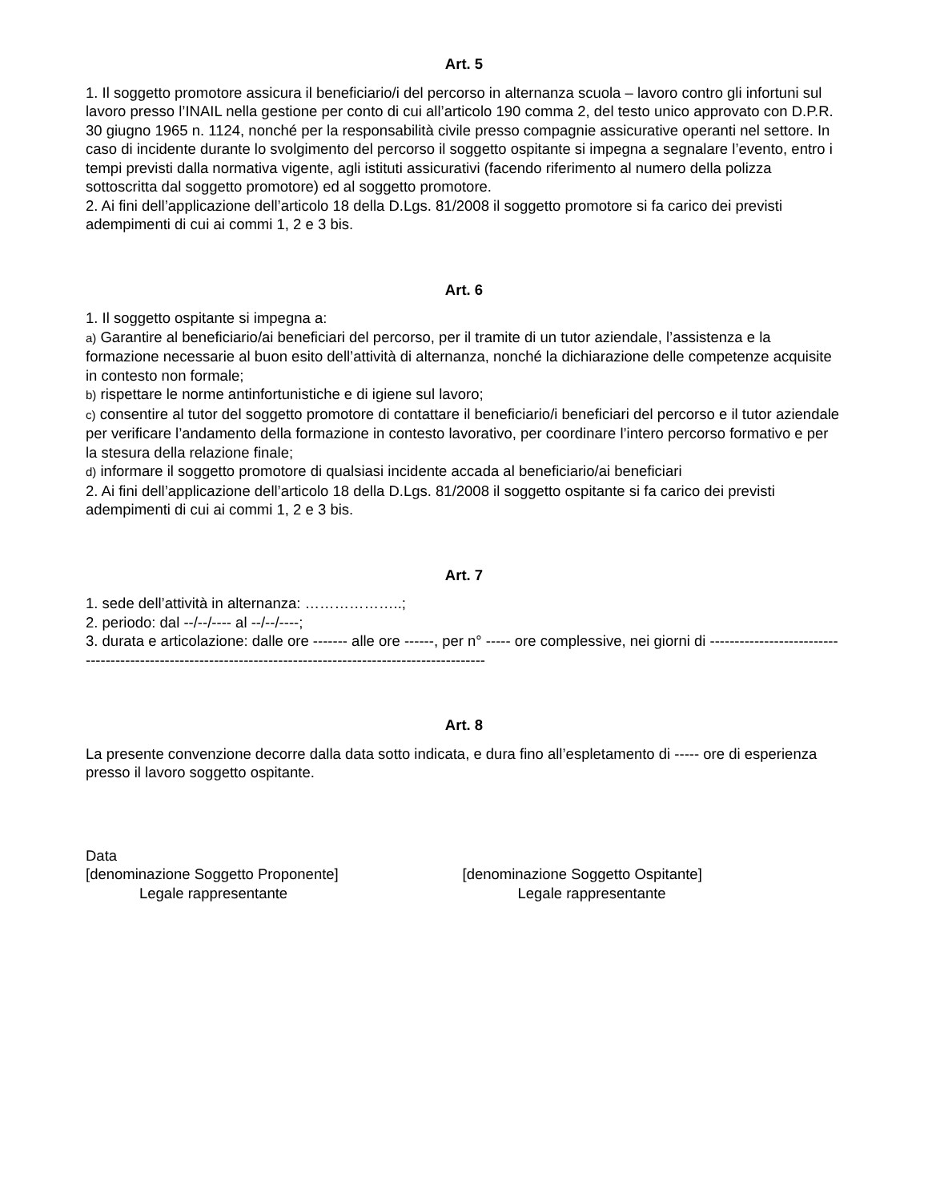Art. 5
1. Il soggetto promotore assicura il beneficiario/i del percorso in alternanza scuola – lavoro contro gli infortuni sul lavoro presso l’INAIL nella gestione per conto di cui all’articolo 190 comma 2, del testo unico approvato con D.P.R. 30 giugno 1965 n. 1124, nonché per la responsabilità civile presso compagnie assicurative operanti nel settore. In caso di incidente durante lo svolgimento del percorso il soggetto ospitante si impegna a segnalare l’evento, entro i tempi previsti dalla normativa vigente, agli istituti assicurativi (facendo riferimento al numero della polizza sottoscritta dal soggetto promotore) ed al soggetto promotore.
2. Ai fini dell’applicazione dell’articolo 18 della D.Lgs. 81/2008 il soggetto promotore si fa carico dei previsti adempimenti di cui ai commi 1, 2 e 3 bis.
Art. 6
1. Il soggetto ospitante si impegna a:
a) Garantire al beneficiario/ai beneficiari del percorso, per il tramite di un tutor aziendale, l’assistenza e la formazione necessarie al buon esito dell’attività di alternanza, nonché la dichiarazione delle competenze acquisite in contesto non formale;
b) rispettare le norme antinfortunistiche e di igiene sul lavoro;
c) consentire al tutor del soggetto promotore di contattare il beneficiario/i beneficiari del percorso e il tutor aziendale per verificare l’andamento della formazione in contesto lavorativo, per coordinare l’intero percorso formativo e per la stesura della relazione finale;
d) informare il soggetto promotore di qualsiasi incidente accada al beneficiario/ai beneficiari
2. Ai fini dell’applicazione dell’articolo 18 della D.Lgs. 81/2008 il soggetto ospitante si fa carico dei previsti adempimenti di cui ai commi 1, 2 e 3 bis.
Art. 7
1. sede dell’attività in alternanza: ………………..;
2. periodo: dal --/--/---- al --/--/----;
3. durata e articolazione: dalle ore ------- alle ore ------, per n° ----- ore complessive, nei giorni di -----------------------------------------------------------------------------------------------------------
Art. 8
La presente convenzione decorre dalla data sotto indicata, e dura fino all’espletamento di ----- ore di esperienza presso il lavoro soggetto ospitante.
Data
[denominazione Soggetto Proponente]
Legale rappresentante
[denominazione Soggetto Ospitante]
Legale rappresentante